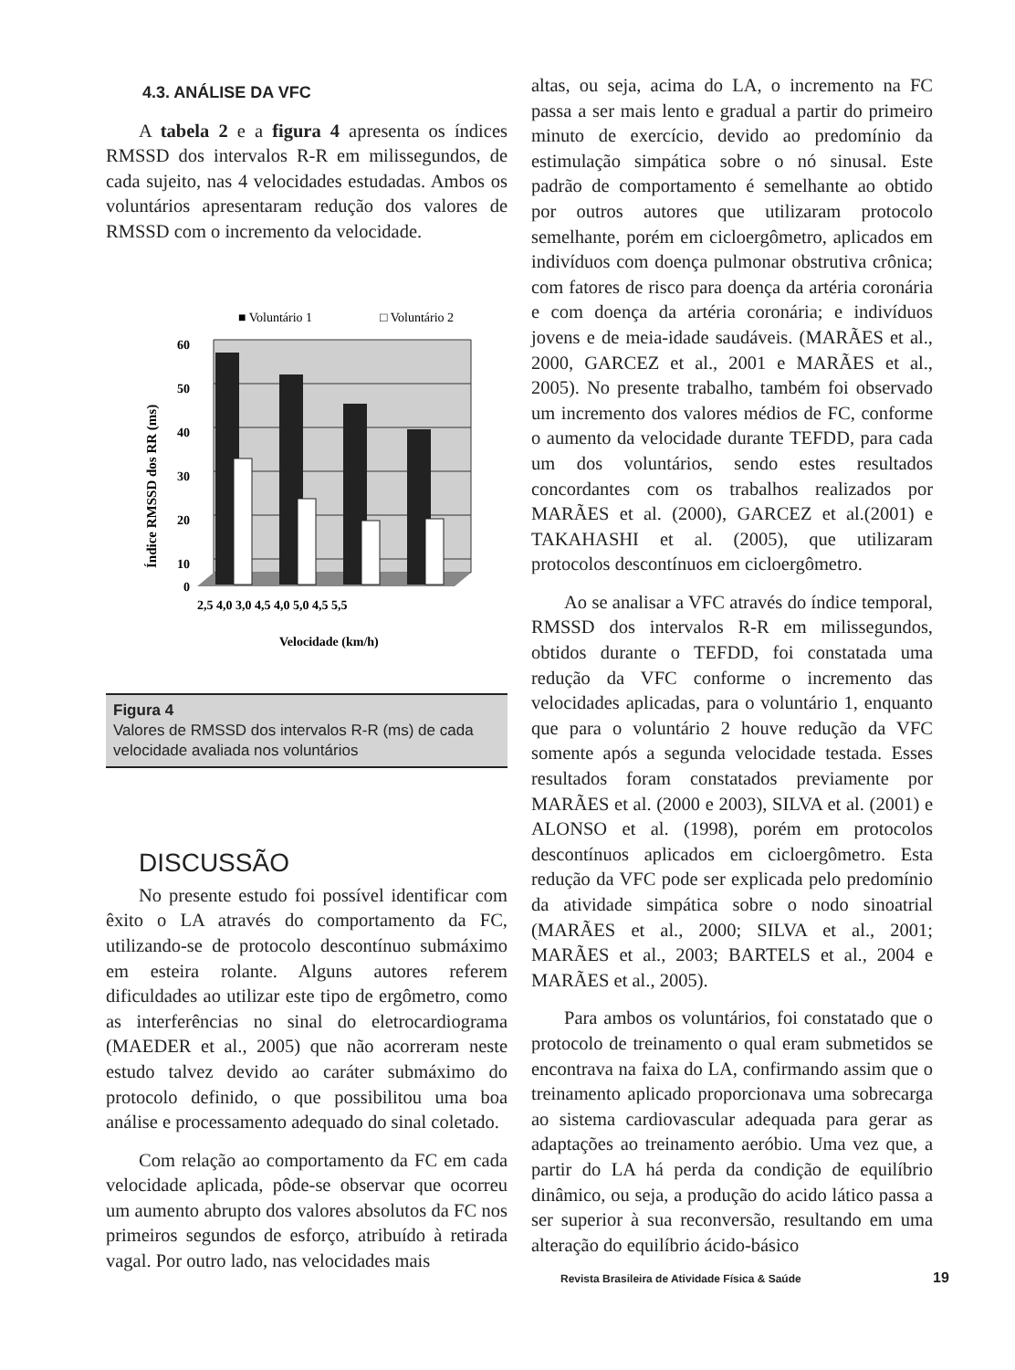4.3. ANÁLISE DA VFC
A tabela 2 e a figura 4 apresenta os índices RMSSD dos intervalos R-R em milissegundos, de cada sujeito, nas 4 velocidades estudadas. Ambos os voluntários apresentaram redução dos valores de RMSSD com o incremento da velocidade.
■ Voluntário 1
□ Voluntário 2
60
50
40
30
20
10
0
2,5 4,0 3,0 4,5 4,0 5,0 4,5 5,5
Velocidade (km/h)
Índice RMSSD dos RR (ms)
Figura 4
Valores de RMSSD dos intervalos R-R (ms) de cada velocidade avaliada nos voluntários
DISCUSSÃO
No presente estudo foi possível identificar com êxito o LA através do comportamento da FC, utilizando-se de protocolo descontínuo submáximo em esteira rolante. Alguns autores referem dificuldades ao utilizar este tipo de ergômetro, como as interferências no sinal do eletrocardiograma (MAEDER et al., 2005) que não acorreram neste estudo talvez devido ao caráter submáximo do protocolo definido, o que possibilitou uma boa análise e processamento adequado do sinal coletado.
Com relação ao comportamento da FC em cada velocidade aplicada, pôde-se observar que ocorreu um aumento abrupto dos valores absolutos da FC nos primeiros segundos de esforço, atribuído à retirada vagal. Por outro lado, nas velocidades mais
altas, ou seja, acima do LA, o incremento na FC passa a ser mais lento e gradual a partir do primeiro minuto de exercício, devido ao predomínio da estimulação simpática sobre o nó sinusal. Este padrão de comportamento é semelhante ao obtido por outros autores que utilizaram protocolo semelhante, porém em cicloergômetro, aplicados em indivíduos com doença pulmonar obstrutiva crônica; com fatores de risco para doença da artéria coronária e com doença da artéria coronária; e indivíduos jovens e de meia-idade saudáveis. (MARÃES et al., 2000, GARCEZ et al., 2001 e MARÃES et al., 2005). No presente trabalho, também foi observado um incremento dos valores médios de FC, conforme o aumento da velocidade durante TEFDD, para cada um dos voluntários, sendo estes resultados concordantes com os trabalhos realizados por MARÃES et al. (2000), GARCEZ et al.(2001) e TAKAHASHI et al. (2005), que utilizaram protocolos descontínuos em cicloergômetro.
Ao se analisar a VFC através do índice temporal, RMSSD dos intervalos R-R em milissegundos, obtidos durante o TEFDD, foi constatada uma redução da VFC conforme o incremento das velocidades aplicadas, para o voluntário 1, enquanto que para o voluntário 2 houve redução da VFC somente após a segunda velocidade testada. Esses resultados foram constatados previamente por MARÃES et al. (2000 e 2003), SILVA et al. (2001) e ALONSO et al. (1998), porém em protocolos descontínuos aplicados em cicloergômetro. Esta redução da VFC pode ser explicada pelo predomínio da atividade simpática sobre o nodo sinoatrial (MARÃES et al., 2000; SILVA et al., 2001; MARÃES et al., 2003; BARTELS et al., 2004 e MARÃES et al., 2005).
Para ambos os voluntários, foi constatado que o protocolo de treinamento o qual eram submetidos se encontrava na faixa do LA, confirmando assim que o treinamento aplicado proporcionava uma sobrecarga ao sistema cardiovascular adequada para gerar as adaptações ao treinamento aeróbio. Uma vez que, a partir do LA há perda da condição de equilíbrio dinâmico, ou seja, a produção do acido lático passa a ser superior à sua reconversão, resultando em uma alteração do equilíbrio ácido-básico
Revista Brasileira de Atividade Física & Saúde
19